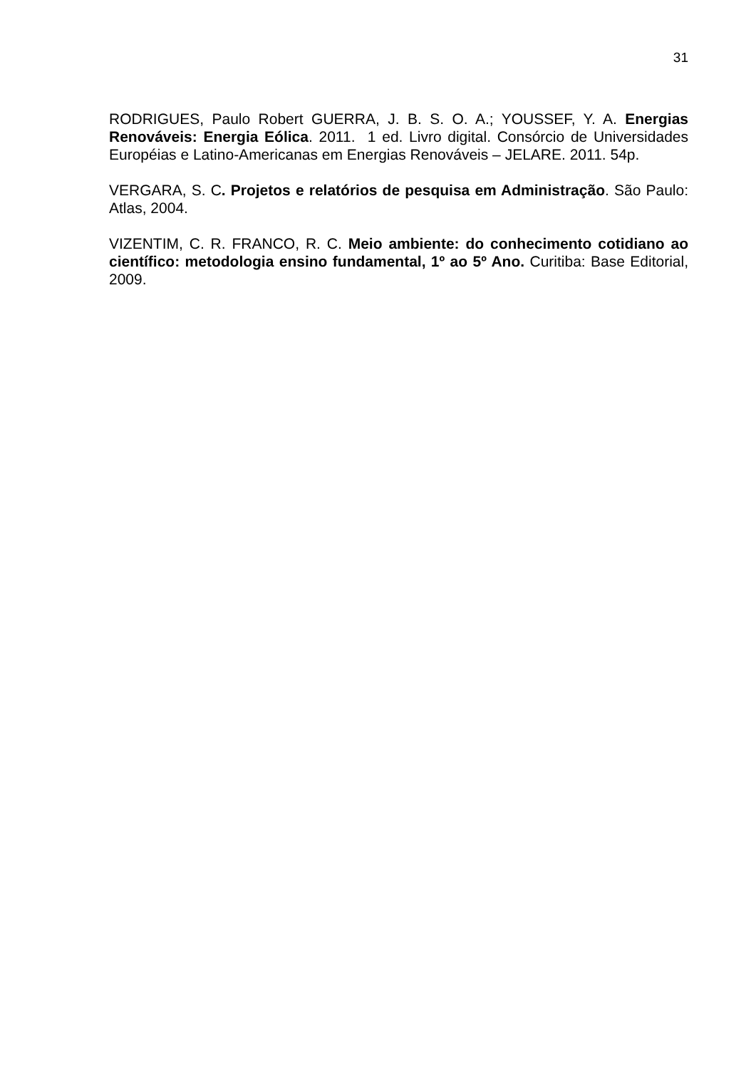31
RODRIGUES, Paulo Robert GUERRA, J. B. S. O. A.; YOUSSEF, Y. A. Energias Renováveis: Energia Eólica. 2011. 1 ed. Livro digital. Consórcio de Universidades Européias e Latino-Americanas em Energias Renováveis – JELARE. 2011. 54p.
VERGARA, S. C. Projetos e relatórios de pesquisa em Administração. São Paulo: Atlas, 2004.
VIZENTIM, C. R. FRANCO, R. C. Meio ambiente: do conhecimento cotidiano ao científico: metodologia ensino fundamental, 1º ao 5º Ano. Curitiba: Base Editorial, 2009.